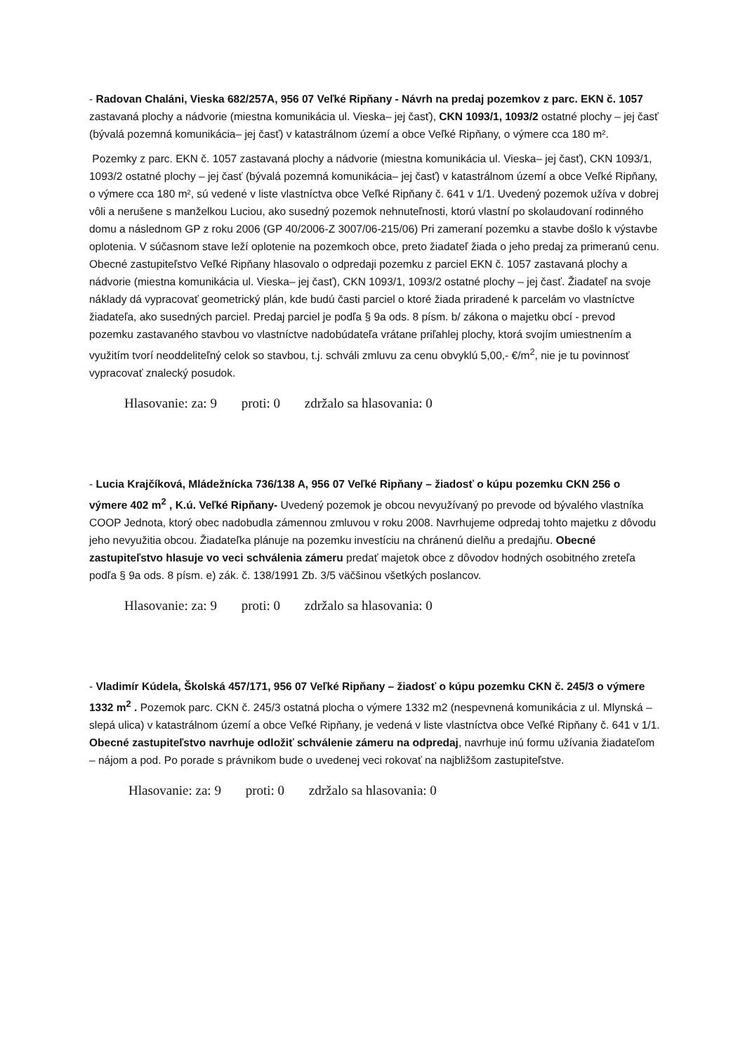- Radovan Chaláni, Vieska 682/257A, 956 07 Veľké Ripňany - Návrh na predaj pozemkov z parc. EKN č. 1057 zastavaná plochy a nádvorie (miestna komunikácia ul. Vieska– jej časť), CKN 1093/1, 1093/2 ostatné plochy – jej časť (bývalá pozemná komunikácia– jej časť) v katastrálnom území a obce Veľké Ripňany, o výmere cca 180 m².
Pozemky z parc. EKN č. 1057 zastavaná plochy a nádvorie (miestna komunikácia ul. Vieska– jej časť), CKN 1093/1, 1093/2 ostatné plochy – jej časť (bývalá pozemná komunikácia– jej časť) v katastrálnom území a obce Veľké Ripňany, o výmere cca 180 m², sú vedené v liste vlastníctva obce Veľké Ripňany č. 641 v 1/1. Uvedený pozemok užíva v dobrej vôli a nerušene s manželkou Luciou, ako susedný pozemok nehnuteľnosti, ktorú vlastní po skolaudovaní rodinného domu a následnom GP z roku 2006 (GP 40/2006-Z 3007/06-215/06) Pri zameraní pozemku a stavbe došlo k výstavbe oplotenia. V súčasnom stave leží oplotenie na pozemkoch obce, preto žiadateľ žiada o jeho predaj za primeranú cenu. Obecné zastupiteľstvo Veľké Ripňany hlasovalo o odpredaji pozemku z parciel EKN č. 1057 zastavaná plochy a nádvorie (miestna komunikácia ul. Vieska– jej časť), CKN 1093/1, 1093/2 ostatné plochy – jej časť. Žiadateľ na svoje náklady dá vypracovať geometrický plán, kde budú časti parciel o ktoré žiada priradené k parcelám vo vlastníctve žiadateľa, ako susedných parciel. Predaj parciel je podľa § 9a ods. 8 písm. b/ zákona o majetku obcí - prevod pozemku zastavaného stavbou vo vlastníctve nadobúdateľa vrátane priľahlej plochy, ktorá svojím umiestnením a využitím tvorí neoddeliteľný celok so stavbou, t.j. schváli zmluvu za cenu obvyklú 5,00,- €/m<sup>2</sup>, nie je tu povinnosť vypracovať znalecký posudok.
Hlasovanie: za: 9 proti: 0 zdržalo sa hlasovania: 0
- Lucia Krajčíková, Mládežnícka 736/138 A, 956 07 Veľké Ripňany – žiadosť o kúpu pozemku CKN 256 o výmere 402 m<sup>2</sup> , K.ú. Veľké Ripňany- Uvedený pozemok je obcou nevyužívaný po prevode od bývalého vlastníka COOP Jednota, ktorý obec nadobudla zámennou zmluvou v roku 2008. Navrhujeme odpredaj tohto majetku z dôvodu jeho nevyužitia obcou. Žiadateľka plánuje na pozemku investíciu na chránenú dielňu a predajňu. Obecné zastupiteľstvo hlasuje vo veci schválenia zámeru predať majetok obce z dôvodov hodných osobitného zreteľa podľa § 9a ods. 8 písm. e) zák. č. 138/1991 Zb. 3/5 väčšinou všetkých poslancov.
Hlasovanie: za: 9 proti: 0 zdržalo sa hlasovania: 0
- Vladimír Kúdela, Školská 457/171, 956 07 Veľké Ripňany – žiadosť o kúpu pozemku CKN č. 245/3 o výmere 1332 m<sup>2</sup> . Pozemok parc. CKN č. 245/3 ostatná plocha o výmere 1332 m2 (nespevnená komunikácia z ul. Mlynská – slepá ulica) v katastrálnom území a obce Veľké Ripňany, je vedená v liste vlastníctva obce Veľké Ripňany č. 641 v 1/1. Obecné zastupiteľstvo navrhuje odložiť schválenie zámeru na odpredaj, navrhuje inú formu užívania žiadateľom – nájom a pod. Po porade s právnikom bude o uvedenej veci rokovať na najbližšom zastupiteľstve.
Hlasovanie: za: 9 proti: 0 zdržalo sa hlasovania: 0